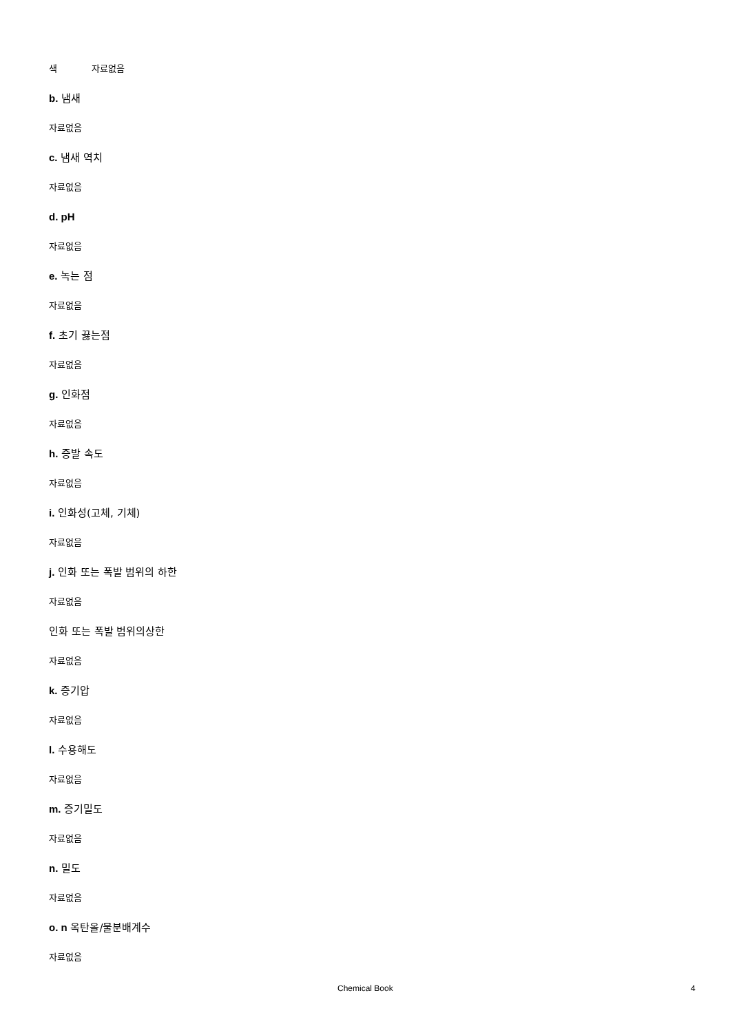색 자료없음
b. 냄새
자료없음
c. 냄새 역치
자료없음
d. pH
자료없음
e. 녹는 점
자료없음
f. 초기 끓는점
자료없음
g. 인화점
자료없음
h. 증발 속도
자료없음
i. 인화성(고체, 기체)
자료없음
j. 인화 또는 폭발 범위의 하한
자료없음
인화 또는 폭발 범위의상한
자료없음
k. 증기압
자료없음
l. 수용해도
자료없음
m. 증기밀도
자료없음
n. 밀도
자료없음
o. n 옥탄올/물분배계수
자료없음
Chemical Book 4